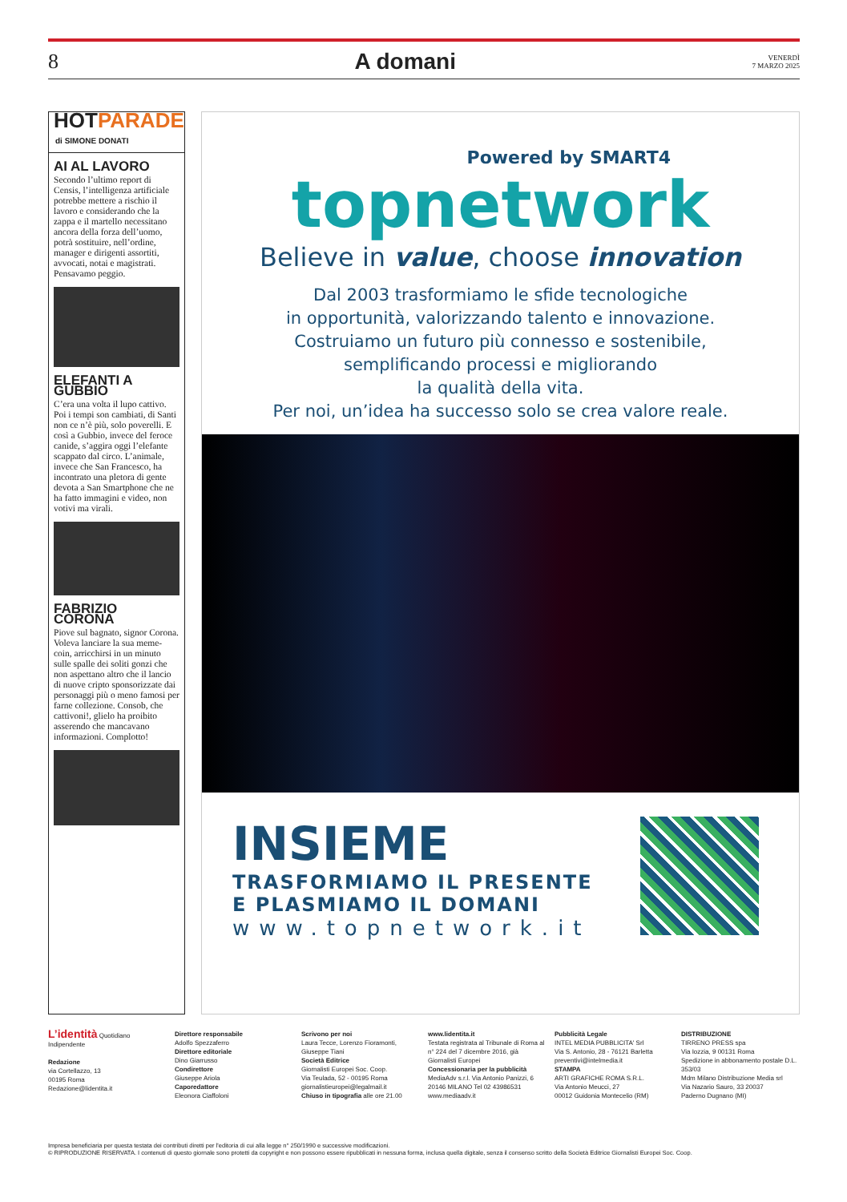8 A domani VENERDÌ
7 MARZO 2025
HOTPARADE
di SIMONE DONATI
AI AL LAVORO
Secondo l’ultimo report di Censis, l’intelligenza artificiale potrebbe mettere a rischio il lavoro e considerando che la zappa e il martello necessitano ancora della forza dell’uomo, potrà sostituire, nell’ordine, manager e dirigenti assortiti, avvocati, notai e magistrati. Pensavamo peggio.
ELEFANTI A GUBBIO
C’era una volta il lupo cattivo. Poi i tempi son cambiati, di Santi non ce n’è più, solo poverelli. E così a Gubbio, invece del feroce canide, s’aggira oggi l’elefante scappato dal circo. L’animale, invece che San Francesco, ha incontrato una pletora di gente devota a San Smartphone che ne ha fatto immagini e video, non votivi ma virali.
FABRIZIO CORONA
Piove sul bagnato, signor Corona. Voleva lanciare la sua meme-coin, arricchirsi in un minuto sulle spalle dei soliti gonzi che non aspettano altro che il lancio di nuove cripto sponsorizzate dai personaggi più o meno famosi per farne collezione. Consob, che cattivoni!, glielo ha proibito asserendo che mancavano informazioni. Complotto!
Powered by SMART4
topnetwork
Believe in value, choose innovation
Dal 2003 trasformiamo le sfide tecnologiche
in opportunità, valorizzando talento e innovazione.
Costruiamo un futuro più connesso e sostenibile,
semplificando processi e migliorando
la qualità della vita.
Per noi, un’idea ha successo solo se crea valore reale.
INSIEME
TRASFORMIAMO IL PRESENTE
E PLASMIAMO IL DOMANI
www.topnetwork.it
L’identità Quotidiano Indipendente
Redazione
via Cortellazzo, 13
00195 Roma
Redazione@lidentita.it
Direttore responsabile
Adolfo Spezzaferro
Direttore editoriale
Dino Giarrusso
Condirettore
Giuseppe Ariola
Caporedattore
Eleonora Ciaffoloni
Scrivono per noi
Laura Tecce, Lorenzo Fioramonti, Giuseppe Tiani
Società Editrice
Giornalisti Europei Soc. Coop.
Via Teulada, 52 - 00195 Roma
giornalistieuropei@legalmail.it
Chiuso in tipografia alle ore 21.00
www.lidentita.it
Testata registrata al Tribunale di Roma al n° 224 del 7 dicembre 2016, già Giornalisti Europei
Concessionaria per la pubblicità
MediaAdv s.r.l. Via Antonio Panizzi, 6 20146 MILANO Tel 02 43986531
www.mediaadv.it
Pubblicità Legale
INTEL MEDIA PUBBLICITA' Srl
Via S. Antonio, 28 - 76121 Barletta
preventivi@intelmedia.it
STAMPA
ARTI GRAFICHE ROMA S.R.L.
Via Antonio Meucci, 27
00012 Guidonia Montecelio (RM)
DISTRIBUZIONE
TIRRENO PRESS spa
Via Iozzia, 9 00131 Roma
Spedizione in abbonamento postale D.L. 353/03
Mdm Milano Distribuzione Media srl
Via Nazario Sauro, 33 20037
Paderno Dugnano (MI)
Impresa beneficiaria per questa testata dei contributi diretti per l'editoria di cui alla legge n° 250/1990 e successive modificazioni.
© RIPRODUZIONE RISERVATA. I contenuti di questo giornale sono protetti da copyright e non possono essere ripubblicati in nessuna forma, inclusa quella digitale, senza il consenso scritto della Società Editrice Giornalisti Europei Soc. Coop.